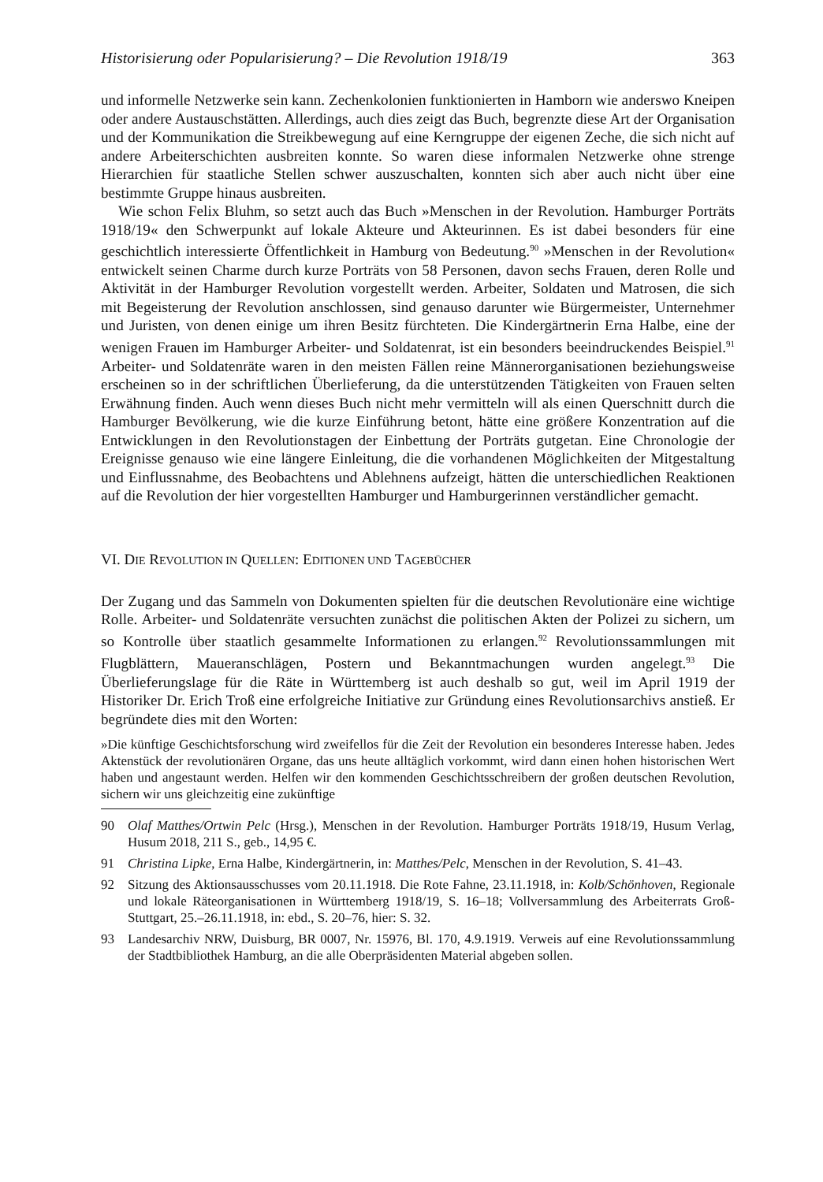Historisierung oder Popularisierung? – Die Revolution 1918/19 363
und informelle Netzwerke sein kann. Zechenkolonien funktionierten in Hamborn wie anderswo Kneipen oder andere Austauschstätten. Allerdings, auch dies zeigt das Buch, begrenzte diese Art der Organisation und der Kommunikation die Streikbewegung auf eine Kerngruppe der eigenen Zeche, die sich nicht auf andere Arbeiterschichten ausbreiten konnte. So waren diese informalen Netzwerke ohne strenge Hierarchien für staatliche Stellen schwer auszuschalten, konnten sich aber auch nicht über eine bestimmte Gruppe hinaus ausbreiten.
Wie schon Felix Bluhm, so setzt auch das Buch »Menschen in der Revolution. Hamburger Porträts 1918/19« den Schwerpunkt auf lokale Akteure und Akteurinnen. Es ist dabei besonders für eine geschichtlich interessierte Öffentlichkeit in Hamburg von Bedeutung.<sup>90</sup> »Menschen in der Revolution« entwickelt seinen Charme durch kurze Porträts von 58 Personen, davon sechs Frauen, deren Rolle und Aktivität in der Hamburger Revolution vorgestellt werden. Arbeiter, Soldaten und Matrosen, die sich mit Begeisterung der Revolution anschlossen, sind genauso darunter wie Bürgermeister, Unternehmer und Juristen, von denen einige um ihren Besitz fürchteten. Die Kindergärtnerin Erna Halbe, eine der wenigen Frauen im Hamburger Arbeiter- und Soldatenrat, ist ein besonders beeindruckendes Beispiel.<sup>91</sup> Arbeiter- und Soldatenräte waren in den meisten Fällen reine Männerorganisationen beziehungsweise erscheinen so in der schriftlichen Überlieferung, da die unterstützenden Tätigkeiten von Frauen selten Erwähnung finden. Auch wenn dieses Buch nicht mehr vermitteln will als einen Querschnitt durch die Hamburger Bevölkerung, wie die kurze Einführung betont, hätte eine größere Konzentration auf die Entwicklungen in den Revolutionstagen der Einbettung der Porträts gutgetan. Eine Chronologie der Ereignisse genauso wie eine längere Einleitung, die die vorhandenen Möglichkeiten der Mitgestaltung und Einflussnahme, des Beobachtens und Ablehnens aufzeigt, hätten die unterschiedlichen Reaktionen auf die Revolution der hier vorgestellten Hamburger und Hamburgerinnen verständlicher gemacht.
VI. DIE REVOLUTION IN QUELLEN: EDITIONEN UND TAGEBÜCHER
Der Zugang und das Sammeln von Dokumenten spielten für die deutschen Revolutionäre eine wichtige Rolle. Arbeiter- und Soldatenräte versuchten zunächst die politischen Akten der Polizei zu sichern, um so Kontrolle über staatlich gesammelte Informationen zu erlangen.<sup>92</sup> Revolutionssammlungen mit Flugblättern, Maueranschlägen, Postern und Bekanntmachungen wurden angelegt.<sup>93</sup> Die Überlieferungslage für die Räte in Württemberg ist auch deshalb so gut, weil im April 1919 der Historiker Dr. Erich Troß eine erfolgreiche Initiative zur Gründung eines Revolutionsarchivs anstieß. Er begründete dies mit den Worten:
»Die künftige Geschichtsforschung wird zweifellos für die Zeit der Revolution ein besonderes Interesse haben. Jedes Aktenstück der revolutionären Organe, das uns heute alltäglich vorkommt, wird dann einen hohen historischen Wert haben und angestaunt werden. Helfen wir den kommenden Geschichtsschreibern der großen deutschen Revolution, sichern wir uns gleichzeitig eine zukünftige
90 Olaf Matthes/Ortwin Pelc (Hrsg.), Menschen in der Revolution. Hamburger Porträts 1918/19, Husum Verlag, Husum 2018, 211 S., geb., 14,95 €.
91 Christina Lipke, Erna Halbe, Kindergärtnerin, in: Matthes/Pelc, Menschen in der Revolution, S. 41–43.
92 Sitzung des Aktionsausschusses vom 20.11.1918. Die Rote Fahne, 23.11.1918, in: Kolb/Schönhoven, Regionale und lokale Räteorganisationen in Württemberg 1918/19, S. 16–18; Vollversammlung des Arbeiterrats Groß-Stuttgart, 25.–26.11.1918, in: ebd., S. 20–76, hier: S. 32.
93 Landesarchiv NRW, Duisburg, BR 0007, Nr. 15976, Bl. 170, 4.9.1919. Verweis auf eine Revolutionssammlung der Stadtbibliothek Hamburg, an die alle Oberpräsidenten Material abgeben sollen.